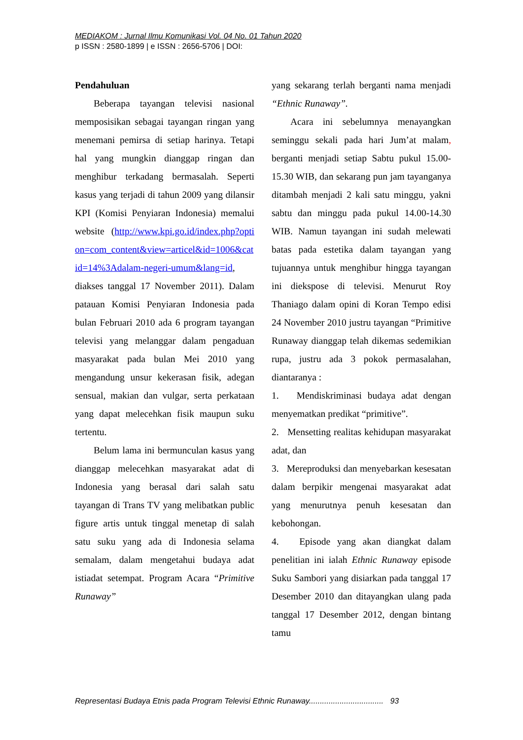MEDIAKOM : Jurnal Ilmu Komunikasi Vol. 04 No. 01 Tahun 2020
p ISSN : 2580-1899 | e ISSN : 2656-5706 | DOI:
Pendahuluan
Beberapa tayangan televisi nasional memposisikan sebagai tayangan ringan yang menemani pemirsa di setiap harinya. Tetapi hal yang mungkin dianggap ringan dan menghibur terkadang bermasalah. Seperti kasus yang terjadi di tahun 2009 yang dilansir KPI (Komisi Penyiaran Indonesia) memalui website (http://www.kpi.go.id/index.php?option=com_content&view=articel&id=1006&catid=14%3Adalam-negeri-umum&lang=id, diakses tanggal 17 November 2011). Dalam patauan Komisi Penyiaran Indonesia pada bulan Februari 2010 ada 6 program tayangan televisi yang melanggar dalam pengaduan masyarakat pada bulan Mei 2010 yang mengandung unsur kekerasan fisik, adegan sensual, makian dan vulgar, serta perkataan yang dapat melecehkan fisik maupun suku tertentu.
Belum lama ini bermunculan kasus yang dianggap melecehkan masyarakat adat di Indonesia yang berasal dari salah satu tayangan di Trans TV yang melibatkan public figure artis untuk tinggal menetap di salah satu suku yang ada di Indonesia selama semalam, dalam mengetahui budaya adat istiadat setempat. Program Acara “Primitive Runaway”
yang sekarang terlah berganti nama menjadi “Ethnic Runaway”.
Acara ini sebelumnya menayangkan seminggu sekali pada hari Jum’at malam, berganti menjadi setiap Sabtu pukul 15.00-15.30 WIB, dan sekarang pun jam tayanganya ditambah menjadi 2 kali satu minggu, yakni sabtu dan minggu pada pukul 14.00-14.30 WIB. Namun tayangan ini sudah melewati batas pada estetika dalam tayangan yang tujuannya untuk menghibur hingga tayangan ini diekspose di televisi. Menurut Roy Thaniago dalam opini di Koran Tempo edisi 24 November 2010 justru tayangan “Primitive Runaway dianggap telah dikemas sedemikian rupa, justru ada 3 pokok permasalahan, diantaranya :
1. Mendiskriminasi budaya adat dengan menyematkan predikat “primitive”.
2. Mensetting realitas kehidupan masyarakat adat, dan
3. Mereproduksi dan menyebarkan kesesatan dalam berpikir mengenai masyarakat adat yang menurutnya penuh kesesatan dan kebohongan.
4. Episode yang akan diangkat dalam penelitian ini ialah Ethnic Runaway episode Suku Sambori yang disiarkan pada tanggal 17 Desember 2010 dan ditayangkan ulang pada tanggal 17 Desember 2012, dengan bintang tamu
Representasi Budaya Etnis pada Program Televisi Ethnic Runaway.................................. 93